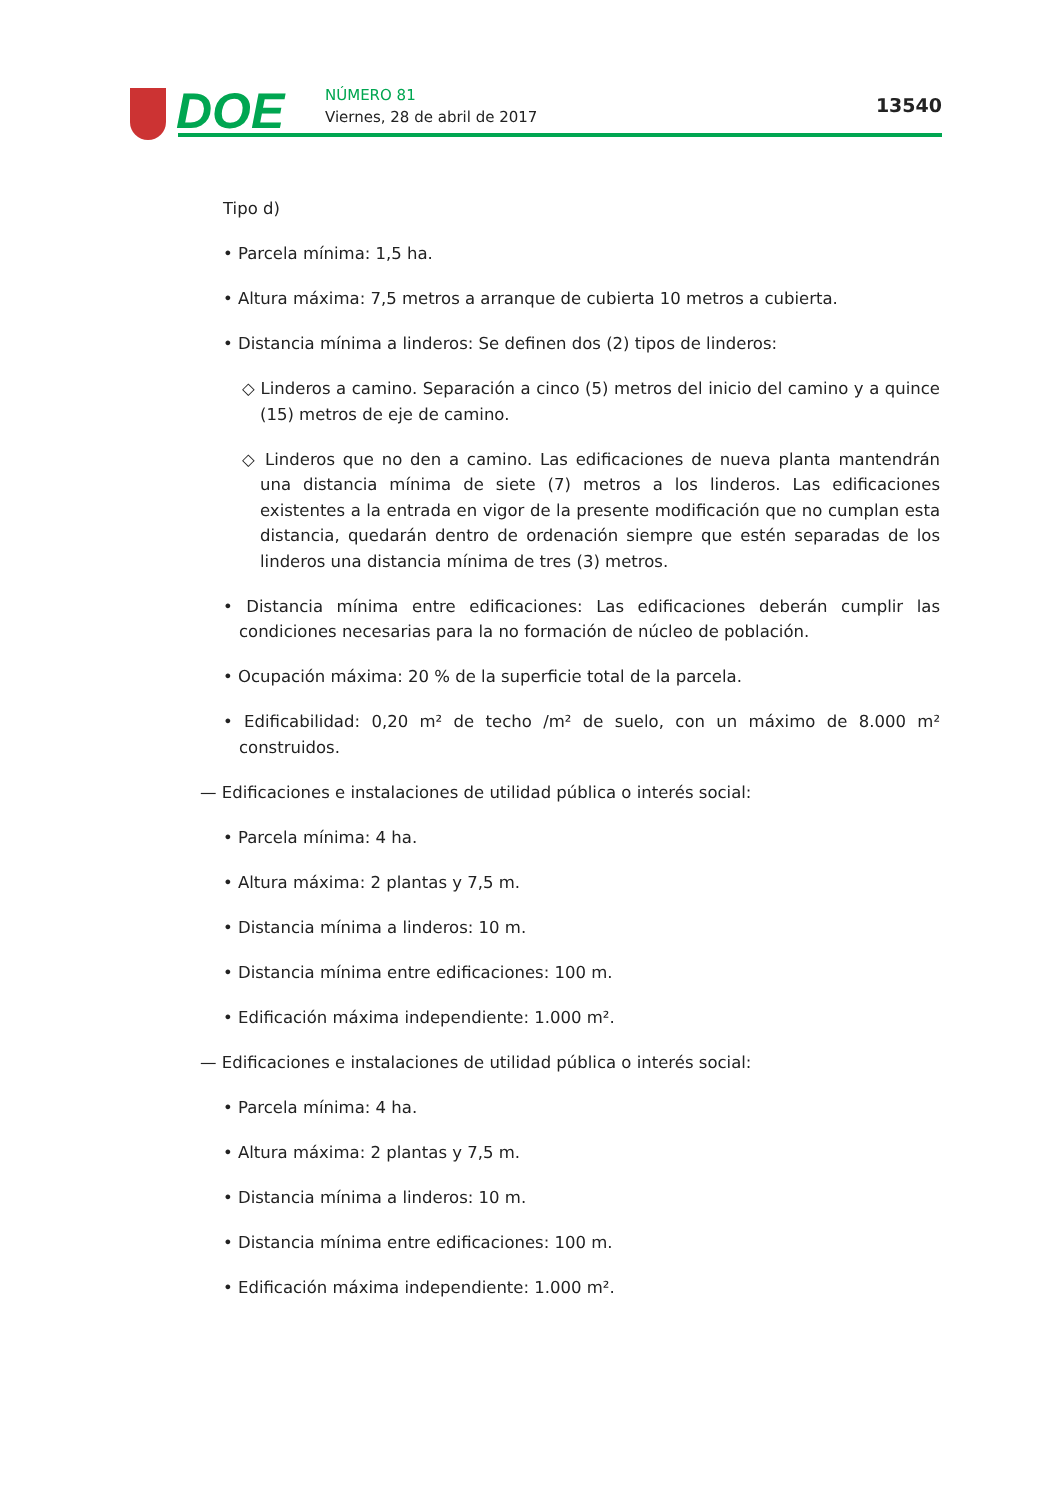DOE NÚMERO 81
Viernes, 28 de abril de 2017
13540
Tipo d)
• Parcela mínima: 1,5 ha.
• Altura máxima: 7,5 metros a arranque de cubierta 10 metros a cubierta.
• Distancia mínima a linderos: Se definen dos (2) tipos de linderos:
◇ Linderos a camino. Separación a cinco (5) metros del inicio del camino y a quince (15) metros de eje de camino.
◇ Linderos que no den a camino. Las edificaciones de nueva planta mantendrán una distancia mínima de siete (7) metros a los linderos. Las edificaciones existentes a la entrada en vigor de la presente modificación que no cumplan esta distancia, quedarán dentro de ordenación siempre que estén separadas de los linderos una distancia mínima de tres (3) metros.
• Distancia mínima entre edificaciones: Las edificaciones deberán cumplir las condiciones necesarias para la no formación de núcleo de población.
• Ocupación máxima: 20 % de la superficie total de la parcela.
• Edificabilidad: 0,20 m² de techo /m² de suelo, con un máximo de 8.000 m² construidos.
— Edificaciones e instalaciones de utilidad pública o interés social:
• Parcela mínima: 4 ha.
• Altura máxima: 2 plantas y 7,5 m.
• Distancia mínima a linderos: 10 m.
• Distancia mínima entre edificaciones: 100 m.
• Edificación máxima independiente: 1.000 m².
— Edificaciones e instalaciones de utilidad pública o interés social:
• Parcela mínima: 4 ha.
• Altura máxima: 2 plantas y 7,5 m.
• Distancia mínima a linderos: 10 m.
• Distancia mínima entre edificaciones: 100 m.
• Edificación máxima independiente: 1.000 m².